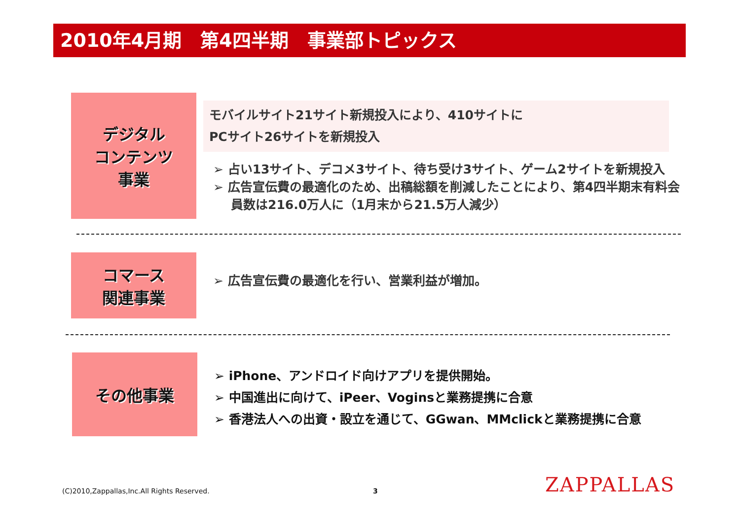2010年4月期　第4四半期　事業部トピックス
デジタル
コンテンツ
事業
モバイルサイト21サイト新規投入により、410サイトに
PCサイト26サイトを新規投入
➢ 占い13サイト、デコメ3サイト、待ち受け3サイト、ゲーム2サイトを新規投入
➢ 広告宣伝費の最適化のため、出稿総額を削減したことにより、第4四半期末有料会員数は216.0万人に（1月末から21.5万人減少）
コマース
関連事業
➢ 広告宣伝費の最適化を行い、営業利益が増加。
その他事業
➢ iPhone、アンドロイド向けアプリを提供開始。
➢ 中国進出に向けて、iPeer、Voginsと業務提携に合意
➢ 香港法人への出資・設立を通じて、GGwan、MMclickと業務提携に合意
(C)2010,Zappallas,Inc.All Rights Reserved.
3 ZAPPALLAS